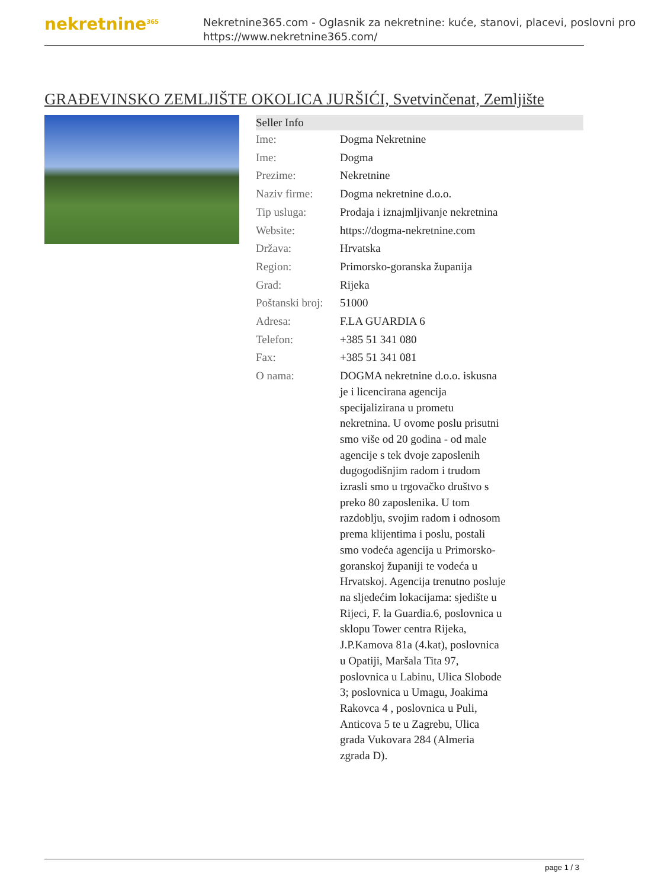nekretnine<sup>365</sup>
Nekretnine365.com - Oglasnik za nekretnine: kuće, stanovi, placevi, poslovni pro
https://www.nekretnine365.com/
GRAĐEVINSKO ZEMLJIŠTE OKOLICA JURŠIĆI, Svetvinčenat, Zemljište
| Seller Info | |
| --- | --- |
| Ime: | Dogma Nekretnine |
| Ime: | Dogma |
| Prezime: | Nekretnine |
| Naziv firme: | Dogma nekretnine d.o.o. |
| Tip usluga: | Prodaja i iznajmljivanje nekretnina |
| Website: | https://dogma-nekretnine.com |
| Država: | Hrvatska |
| Region: | Primorsko-goranska županija |
| Grad: | Rijeka |
| Poštanski broj: | 51000 |
| Adresa: | F.LA GUARDIA 6 |
| Telefon: | +385 51 341 080 |
| Fax: | +385 51 341 081 |
| O nama: | DOGMA nekretnine d.o.o. iskusna je i licencirana agencija specijalizirana u prometu nekretnina. U ovome poslu prisutni smo više od 20 godina - od male agencije s tek dvoje zaposlenih dugogodišnjim radom i trudom izrasli smo u trgovačko društvo s preko 80 zaposlenika. U tom razdoblju, svojim radom i odnosom prema klijentima i poslu, postali smo vodeća agencija u Primorsko-goranskoj županiji te vodeća u Hrvatskoj. Agencija trenutno posluje na sljedećim lokacijama: sjedište u Rijeci, F. la Guardia.6, poslovnica u sklopu Tower centra Rijeka, J.P.Kamova 81a (4.kat), poslovnica u Opatiji, Maršala Tita 97, poslovnica u Labinu, Ulica Slobode 3; poslovnica u Umagu, Joakima Rakovca 4 , poslovnica u Puli, Anticova 5 te u Zagrebu, Ulica grada Vukovara 284 (Almeria zgrada D). |
page 1 / 3